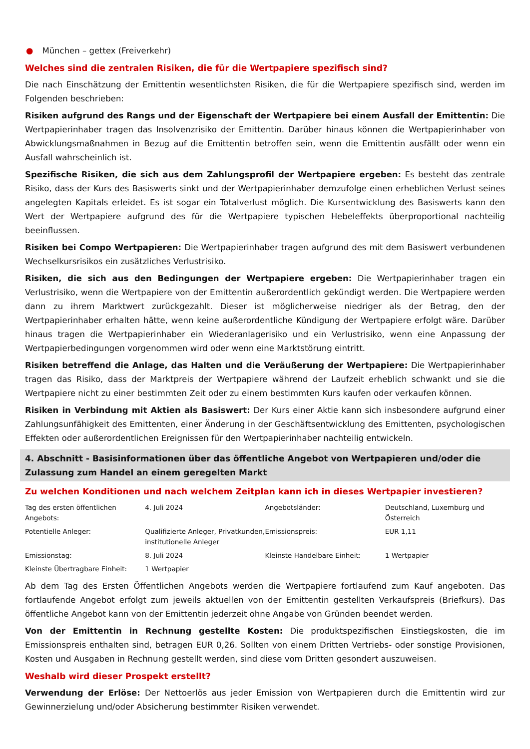● München – gettex (Freiverkehr)
Welches sind die zentralen Risiken, die für die Wertpapiere spezifisch sind?
Die nach Einschätzung der Emittentin wesentlichsten Risiken, die für die Wertpapiere spezifisch sind, werden im Folgenden beschrieben:
Risiken aufgrund des Rangs und der Eigenschaft der Wertpapiere bei einem Ausfall der Emittentin: Die Wertpapierinhaber tragen das Insolvenzrisiko der Emittentin. Darüber hinaus können die Wertpapierinhaber von Abwicklungsmaßnahmen in Bezug auf die Emittentin betroffen sein, wenn die Emittentin ausfällt oder wenn ein Ausfall wahrscheinlich ist.
Spezifische Risiken, die sich aus dem Zahlungsprofil der Wertpapiere ergeben: Es besteht das zentrale Risiko, dass der Kurs des Basiswerts sinkt und der Wertpapierinhaber demzufolge einen erheblichen Verlust seines angelegten Kapitals erleidet. Es ist sogar ein Totalverlust möglich. Die Kursentwicklung des Basiswerts kann den Wert der Wertpapiere aufgrund des für die Wertpapiere typischen Hebeleffekts überproportional nachteilig beeinflussen.
Risiken bei Compo Wertpapieren: Die Wertpapierinhaber tragen aufgrund des mit dem Basiswert verbundenen Wechselkursrisikos ein zusätzliches Verlustrisiko.
Risiken, die sich aus den Bedingungen der Wertpapiere ergeben: Die Wertpapierinhaber tragen ein Verlustrisiko, wenn die Wertpapiere von der Emittentin außerordentlich gekündigt werden. Die Wertpapiere werden dann zu ihrem Marktwert zurückgezahlt. Dieser ist möglicherweise niedriger als der Betrag, den der Wertpapierinhaber erhalten hätte, wenn keine außerordentliche Kündigung der Wertpapiere erfolgt wäre. Darüber hinaus tragen die Wertpapierinhaber ein Wiederanlagerisiko und ein Verlustrisiko, wenn eine Anpassung der Wertpapierbedingungen vorgenommen wird oder wenn eine Marktstörung eintritt.
Risiken betreffend die Anlage, das Halten und die Veräußerung der Wertpapiere: Die Wertpapierinhaber tragen das Risiko, dass der Marktpreis der Wertpapiere während der Laufzeit erheblich schwankt und sie die Wertpapiere nicht zu einer bestimmten Zeit oder zu einem bestimmten Kurs kaufen oder verkaufen können.
Risiken in Verbindung mit Aktien als Basiswert: Der Kurs einer Aktie kann sich insbesondere aufgrund einer Zahlungsunfähigkeit des Emittenten, einer Änderung in der Geschäftsentwicklung des Emittenten, psychologischen Effekten oder außerordentlichen Ereignissen für den Wertpapierinhaber nachteilig entwickeln.
4. Abschnitt - Basisinformationen über das öffentliche Angebot von Wertpapieren und/oder die Zulassung zum Handel an einem geregelten Markt
Zu welchen Konditionen und nach welchem Zeitplan kann ich in dieses Wertpapier investieren?
| Tag des ersten öffentlichen Angebots: | 4. Juli 2024 | Angebotsländer: | Deutschland, Luxemburg und Österreich |
| Potentielle Anleger: | Qualifizierte Anleger, Privatkunden, institutionelle Anleger | Emissionspreis: | EUR 1,11 |
| Emissionstag: | 8. Juli 2024 | Kleinste Handelbare Einheit: | 1 Wertpapier |
| Kleinste Übertragbare Einheit: | 1 Wertpapier | | |
Ab dem Tag des Ersten Öffentlichen Angebots werden die Wertpapiere fortlaufend zum Kauf angeboten. Das fortlaufende Angebot erfolgt zum jeweils aktuellen von der Emittentin gestellten Verkaufspreis (Briefkurs). Das öffentliche Angebot kann von der Emittentin jederzeit ohne Angabe von Gründen beendet werden.
Von der Emittentin in Rechnung gestellte Kosten: Die produktspezifischen Einstiegskosten, die im Emissionspreis enthalten sind, betragen EUR 0,26. Sollten von einem Dritten Vertriebs- oder sonstige Provisionen, Kosten und Ausgaben in Rechnung gestellt werden, sind diese vom Dritten gesondert auszuweisen.
Weshalb wird dieser Prospekt erstellt?
Verwendung der Erlöse: Der Nettoerlös aus jeder Emission von Wertpapieren durch die Emittentin wird zur Gewinnerzielung und/oder Absicherung bestimmter Risiken verwendet.